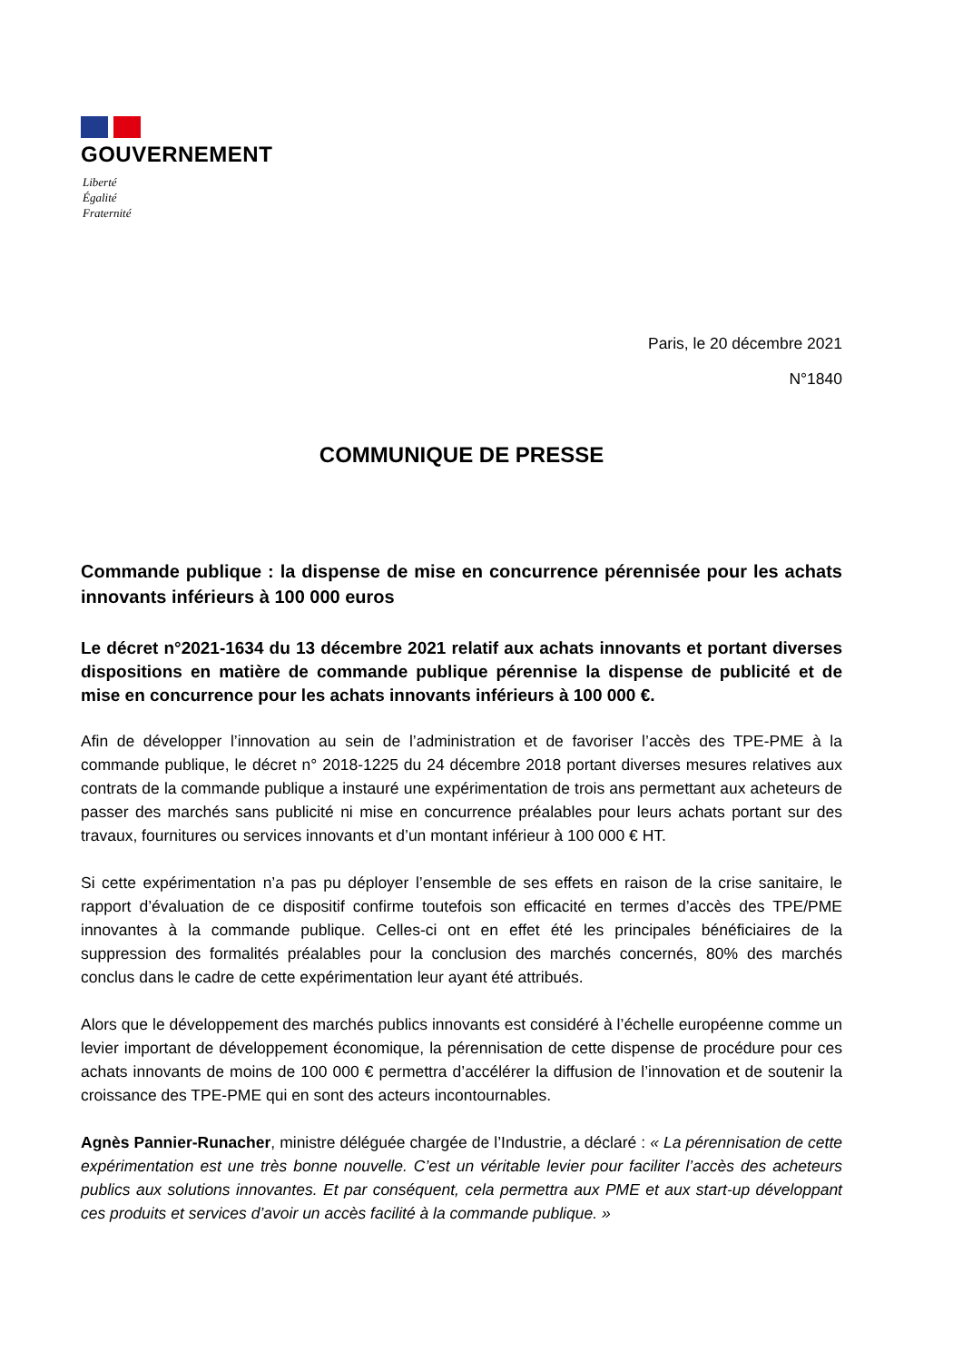GOUVERNEMENT
Liberté
Égalité
Fraternité
Paris, le 20 décembre 2021
N°1840
COMMUNIQUE DE PRESSE
Commande publique : la dispense de mise en concurrence pérennisée pour les achats innovants inférieurs à 100 000 euros
Le décret n°2021-1634 du 13 décembre 2021 relatif aux achats innovants et portant diverses dispositions en matière de commande publique pérennise la dispense de publicité et de mise en concurrence pour les achats innovants inférieurs à 100 000 €.
Afin de développer l’innovation au sein de l’administration et de favoriser l’accès des TPE-PME à la commande publique, le décret n° 2018-1225 du 24 décembre 2018 portant diverses mesures relatives aux contrats de la commande publique a instauré une expérimentation de trois ans permettant aux acheteurs de passer des marchés sans publicité ni mise en concurrence préalables pour leurs achats portant sur des travaux, fournitures ou services innovants et d’un montant inférieur à 100 000 € HT.
Si cette expérimentation n’a pas pu déployer l’ensemble de ses effets en raison de la crise sanitaire, le rapport d’évaluation de ce dispositif confirme toutefois son efficacité en termes d’accès des TPE/PME innovantes à la commande publique. Celles-ci ont en effet été les principales bénéficiaires de la suppression des formalités préalables pour la conclusion des marchés concernés, 80% des marchés conclus dans le cadre de cette expérimentation leur ayant été attribués.
Alors que le développement des marchés publics innovants est considéré à l’échelle européenne comme un levier important de développement économique, la pérennisation de cette dispense de procédure pour ces achats innovants de moins de 100 000 € permettra d’accélérer la diffusion de l’innovation et de soutenir la croissance des TPE-PME qui en sont des acteurs incontournables.
Agnès Pannier-Runacher, ministre déléguée chargée de l’Industrie, a déclaré : « La pérennisation de cette expérimentation est une très bonne nouvelle. C’est un véritable levier pour faciliter l’accès des acheteurs publics aux solutions innovantes. Et par conséquent, cela permettra aux PME et aux start-up développant ces produits et services d’avoir un accès facilité à la commande publique. »